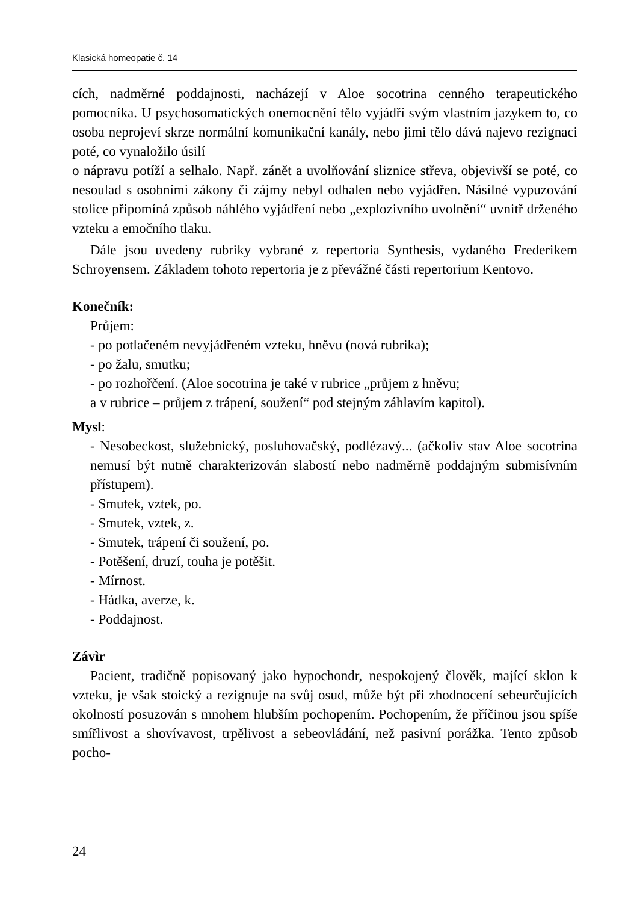Klasická homeopatie č. 14
cích, nadměrné poddajnosti, nacházejí v Aloe socotrina cenného terapeutického pomocníka. U psychosomatických onemocnění tělo vyjádří svým vlastním jazykem to, co osoba neprojeví skrze normální komunikační kanály, nebo jimi tělo dává najevo rezignaci poté, co vynaložilo úsilí
o nápravu potíží a selhalo. Např. zánět a uvolňování sliznice střeva, objevivší se poté, co nesoulad s osobními zákony či zájmy nebyl odhalen nebo vyjádřen. Násilné vypuzování stolice připomíná způsob náhlého vyjádření nebo „explozivního uvolnění“ uvnitř drženého vzteku a emočního tlaku.
Dále jsou uvedeny rubriky vybrané z repertoria Synthesis, vydaného Frederikem Schroyensem. Základem tohoto repertoria je z převážné části repertorium Kentovo.
Konečník:
Průjem:
- po potlačeném nevyjádřeném vzteku, hněvu (nová rubrika);
- po žalu, smutku;
- po rozhořčení. (Aloe socotrina je také v rubrice „průjem z hněvu;
a v rubrice – průjem z trápení, soužení“ pod stejným záhlavím kapitol).
Mysl:
- Nesobeckost, služebnický, posluhovačský, podlézavý... (ačkoliv stav Aloe socotrina nemusí být nutně charakterizován slabostí nebo nadměrně poddajným submisívním přístupem).
- Smutek, vztek, po.
- Smutek, vztek, z.
- Smutek, trápení či soužení, po.
- Potěšení, druzí, touha je potěšit.
- Mírnost.
- Hádka, averze, k.
- Poddajnost.
Závìr
Pacient, tradičně popisovaný jako hypochondr, nespokojený člověk, mající sklon k vzteku, je však stoický a rezignuje na svůj osud, může být při zhodnocení sebeurčujících okolností posuzován s mnohem hlubším pochopením. Pochopením, že příčinou jsou spíše smířlivost a shovívavost, trpělivost a sebeovládání, než pasivní porážka. Tento způsob pocho-
24